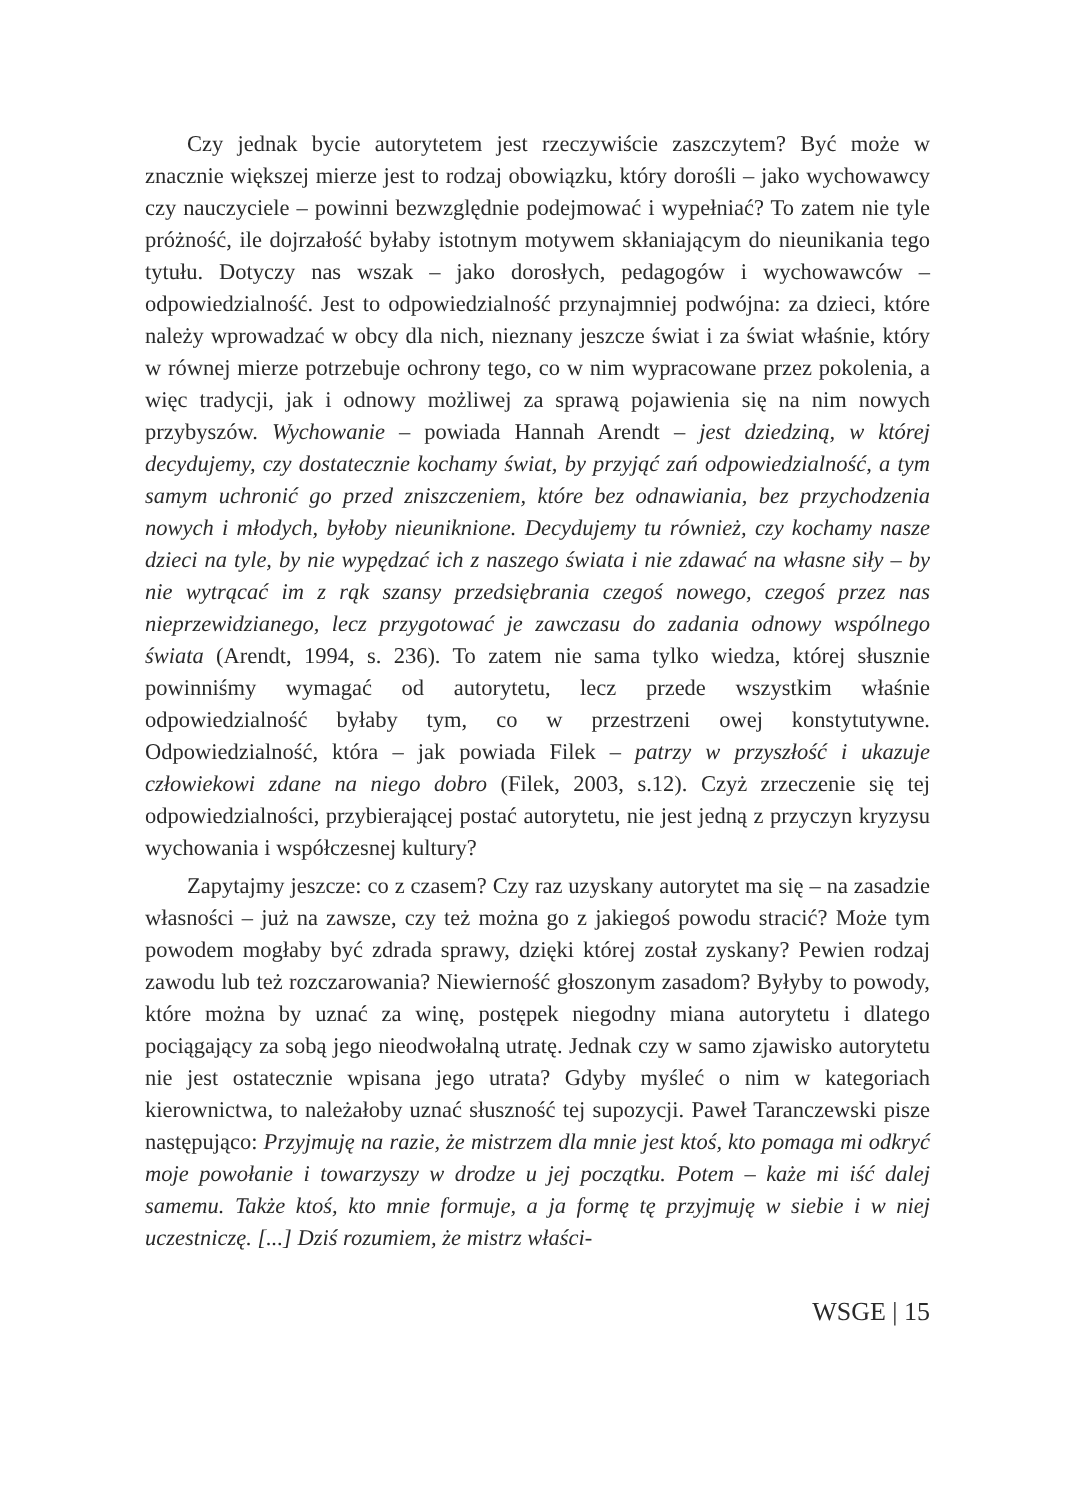Czy jednak bycie autorytetem jest rzeczywiście zaszczytem? Być może w znacznie większej mierze jest to rodzaj obowiązku, który dorośli – jako wychowawcy czy nauczyciele – powinni bezwzględnie podejmować i wypełniać? To zatem nie tyle próżność, ile dojrzałość byłaby istotnym motywem skłaniającym do nieunikania tego tytułu. Dotyczy nas wszak – jako dorosłych, pedagogów i wychowawców – odpowiedzialność. Jest to odpowiedzialność przynajmniej podwójna: za dzieci, które należy wprowadzać w obcy dla nich, nieznany jeszcze świat i za świat właśnie, który w równej mierze potrzebuje ochrony tego, co w nim wypracowane przez pokolenia, a więc tradycji, jak i odnowy możliwej za sprawą pojawienia się na nim nowych przybyszów. Wychowanie – powiada Hannah Arendt – jest dziedziną, w której decydujemy, czy dostatecznie kochamy świat, by przyjąć zań odpowiedzialność, a tym samym uchronić go przed zniszczeniem, które bez odnawiania, bez przychodzenia nowych i młodych, byłoby nieuniknione. Decydujemy tu również, czy kochamy nasze dzieci na tyle, by nie wypędzać ich z naszego świata i nie zdawać na własne siły – by nie wytrącać im z rąk szansy przedsiębrania czegoś nowego, czegoś przez nas nieprzewidzianego, lecz przygotować je zawczasu do zadania odnowy wspólnego świata (Arendt, 1994, s. 236). To zatem nie sama tylko wiedza, której słusznie powinniśmy wymagać od autorytetu, lecz przede wszystkim właśnie odpowiedzialność byłaby tym, co w przestrzeni owej konstytutywne. Odpowiedzialność, która – jak powiada Filek – patrzy w przyszłość i ukazuje człowiekowi zdane na niego dobro (Filek, 2003, s.12). Czyż zrzeczenie się tej odpowiedzialności, przybierającej postać autorytetu, nie jest jedną z przyczyn kryzysu wychowania i współczesnej kultury?
Zapytajmy jeszcze: co z czasem? Czy raz uzyskany autorytet ma się – na zasadzie własności – już na zawsze, czy też można go z jakiegoś powodu stracić? Może tym powodem mogłaby być zdrada sprawy, dzięki której został zyskany? Pewien rodzaj zawodu lub też rozczarowania? Niewierność głoszonym zasadom? Byłyby to powody, które można by uznać za winę, postępek niegodny miana autorytetu i dlatego pociągający za sobą jego nieodwołalną utratę. Jednak czy w samo zjawisko autorytetu nie jest ostatecznie wpisana jego utrata? Gdyby myśleć o nim w kategoriach kierownictwa, to należałoby uznać słuszność tej supozycji. Paweł Taranczewski pisze następująco: Przyjmuję na razie, że mistrzem dla mnie jest ktoś, kto pomaga mi odkryć moje powołanie i towarzyszy w drodze u jej początku. Potem – każe mi iść dalej samemu. Także ktoś, kto mnie formuje, a ja formę tę przyjmuję w siebie i w niej uczestniczę. [...] Dziś rozumiem, że mistrz właści-
WSGE | 15